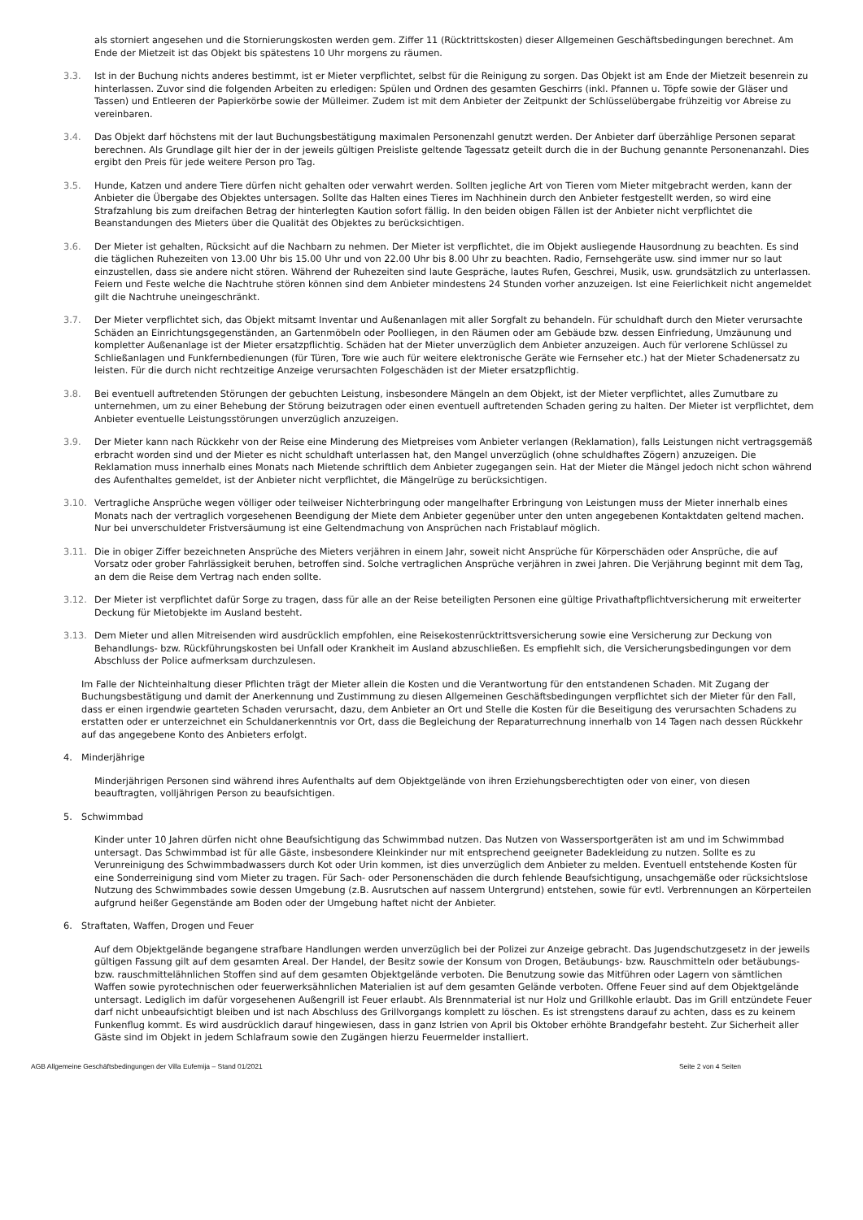als storniert angesehen und die Stornierungskosten werden gem. Ziffer 11 (Rücktrittskosten) dieser Allgemeinen Geschäftsbedingungen berechnet. Am Ende der Mietzeit ist das Objekt bis spätestens 10 Uhr morgens zu räumen.
3.3. Ist in der Buchung nichts anderes bestimmt, ist er Mieter verpflichtet, selbst für die Reinigung zu sorgen. Das Objekt ist am Ende der Mietzeit besenrein zu hinterlassen. Zuvor sind die folgenden Arbeiten zu erledigen: Spülen und Ordnen des gesamten Geschirrs (inkl. Pfannen u. Töpfe sowie der Gläser und Tassen) und Entleeren der Papierkörbe sowie der Mülleimer. Zudem ist mit dem Anbieter der Zeitpunkt der Schlüsselübergabe frühzeitig vor Abreise zu vereinbaren.
3.4. Das Objekt darf höchstens mit der laut Buchungsbestätigung maximalen Personenzahl genutzt werden. Der Anbieter darf überzählige Personen separat berechnen. Als Grundlage gilt hier der in der jeweils gültigen Preisliste geltende Tagessatz geteilt durch die in der Buchung genannte Personenanzahl. Dies ergibt den Preis für jede weitere Person pro Tag.
3.5. Hunde, Katzen und andere Tiere dürfen nicht gehalten oder verwahrt werden. Sollten jegliche Art von Tieren vom Mieter mitgebracht werden, kann der Anbieter die Übergabe des Objektes untersagen. Sollte das Halten eines Tieres im Nachhinein durch den Anbieter festgestellt werden, so wird eine Strafzahlung bis zum dreifachen Betrag der hinterlegten Kaution sofort fällig. In den beiden obigen Fällen ist der Anbieter nicht verpflichtet die Beanstandungen des Mieters über die Qualität des Objektes zu berücksichtigen.
3.6. Der Mieter ist gehalten, Rücksicht auf die Nachbarn zu nehmen. Der Mieter ist verpflichtet, die im Objekt ausliegende Hausordnung zu beachten. Es sind die täglichen Ruhezeiten von 13.00 Uhr bis 15.00 Uhr und von 22.00 Uhr bis 8.00 Uhr zu beachten. Radio, Fernsehgeräte usw. sind immer nur so laut einzustellen, dass sie andere nicht stören. Während der Ruhezeiten sind laute Gespräche, lautes Rufen, Geschrei, Musik, usw. grundsätzlich zu unterlassen. Feiern und Feste welche die Nachtruhe stören können sind dem Anbieter mindestens 24 Stunden vorher anzuzeigen. Ist eine Feierlichkeit nicht angemeldet gilt die Nachtruhe uneingeschränkt.
3.7. Der Mieter verpflichtet sich, das Objekt mitsamt Inventar und Außenanlagen mit aller Sorgfalt zu behandeln. Für schuldhaft durch den Mieter verursachte Schäden an Einrichtungsgegenständen, an Gartenmöbeln oder Poolliegen, in den Räumen oder am Gebäude bzw. dessen Einfriedung, Umzäunung und kompletter Außenanlage ist der Mieter ersatzpflichtig. Schäden hat der Mieter unverzüglich dem Anbieter anzuzeigen. Auch für verlorene Schlüssel zu Schließanlagen und Funkfernbedienungen (für Türen, Tore wie auch für weitere elektronische Geräte wie Fernseher etc.) hat der Mieter Schadenersatz zu leisten. Für die durch nicht rechtzeitige Anzeige verursachten Folgeschäden ist der Mieter ersatzpflichtig.
3.8. Bei eventuell auftretenden Störungen der gebuchten Leistung, insbesondere Mängeln an dem Objekt, ist der Mieter verpflichtet, alles Zumutbare zu unternehmen, um zu einer Behebung der Störung beizutragen oder einen eventuell auftretenden Schaden gering zu halten. Der Mieter ist verpflichtet, dem Anbieter eventuelle Leistungsstörungen unverzüglich anzuzeigen.
3.9. Der Mieter kann nach Rückkehr von der Reise eine Minderung des Mietpreises vom Anbieter verlangen (Reklamation), falls Leistungen nicht vertragsgemäß erbracht worden sind und der Mieter es nicht schuldhaft unterlassen hat, den Mangel unverzüglich (ohne schuldhaftes Zögern) anzuzeigen. Die Reklamation muss innerhalb eines Monats nach Mietende schriftlich dem Anbieter zugegangen sein. Hat der Mieter die Mängel jedoch nicht schon während des Aufenthaltes gemeldet, ist der Anbieter nicht verpflichtet, die Mängelrüge zu berücksichtigen.
3.10. Vertragliche Ansprüche wegen völliger oder teilweiser Nichterbringung oder mangelhafter Erbringung von Leistungen muss der Mieter innerhalb eines Monats nach der vertraglich vorgesehenen Beendigung der Miete dem Anbieter gegenüber unter den unten angegebenen Kontaktdaten geltend machen. Nur bei unverschuldeter Fristversäumung ist eine Geltendmachung von Ansprüchen nach Fristablauf möglich.
3.11. Die in obiger Ziffer bezeichneten Ansprüche des Mieters verjähren in einem Jahr, soweit nicht Ansprüche für Körperschäden oder Ansprüche, die auf Vorsatz oder grober Fahrlässigkeit beruhen, betroffen sind. Solche vertraglichen Ansprüche verjähren in zwei Jahren. Die Verjährung beginnt mit dem Tag, an dem die Reise dem Vertrag nach enden sollte.
3.12. Der Mieter ist verpflichtet dafür Sorge zu tragen, dass für alle an der Reise beteiligten Personen eine gültige Privathaftpflichtversicherung mit erweiterter Deckung für Mietobjekte im Ausland besteht.
3.13. Dem Mieter und allen Mitreisenden wird ausdrücklich empfohlen, eine Reisekostenrücktrittsversicherung sowie eine Versicherung zur Deckung von Behandlungs- bzw. Rückführungskosten bei Unfall oder Krankheit im Ausland abzuschließen. Es empfiehlt sich, die Versicherungsbedingungen vor dem Abschluss der Police aufmerksam durchzulesen.
Im Falle der Nichteinhaltung dieser Pflichten trägt der Mieter allein die Kosten und die Verantwortung für den entstandenen Schaden. Mit Zugang der Buchungsbestätigung und damit der Anerkennung und Zustimmung zu diesen Allgemeinen Geschäftsbedingungen verpflichtet sich der Mieter für den Fall, dass er einen irgendwie gearteten Schaden verursacht, dazu, dem Anbieter an Ort und Stelle die Kosten für die Beseitigung des verursachten Schadens zu erstatten oder er unterzeichnet ein Schuldanerkenntnis vor Ort, dass die Begleichung der Reparaturrechnung innerhalb von 14 Tagen nach dessen Rückkehr auf das angegebene Konto des Anbieters erfolgt.
4. Minderjährige
Minderjährigen Personen sind während ihres Aufenthalts auf dem Objektgelände von ihren Erziehungsberechtigten oder von einer, von diesen beauftragten, volljährigen Person zu beaufsichtigen.
5. Schwimmbad
Kinder unter 10 Jahren dürfen nicht ohne Beaufsichtigung das Schwimmbad nutzen. Das Nutzen von Wassersportgeräten ist am und im Schwimmbad untersagt. Das Schwimmbad ist für alle Gäste, insbesondere Kleinkinder nur mit entsprechend geeigneter Badekleidung zu nutzen. Sollte es zu Verunreinigung des Schwimmbadwassers durch Kot oder Urin kommen, ist dies unverzüglich dem Anbieter zu melden. Eventuell entstehende Kosten für eine Sonderreinigung sind vom Mieter zu tragen. Für Sach- oder Personenschäden die durch fehlende Beaufsichtigung, unsachgemäße oder rücksichtslose Nutzung des Schwimmbades sowie dessen Umgebung (z.B. Ausrutschen auf nassem Untergrund) entstehen, sowie für evtl. Verbrennungen an Körperteilen aufgrund heißer Gegenstände am Boden oder der Umgebung haftet nicht der Anbieter.
6. Straftaten, Waffen, Drogen und Feuer
Auf dem Objektgelände begangene strafbare Handlungen werden unverzüglich bei der Polizei zur Anzeige gebracht. Das Jugendschutzgesetz in der jeweils gültigen Fassung gilt auf dem gesamten Areal. Der Handel, der Besitz sowie der Konsum von Drogen, Betäubungs- bzw. Rauschmitteln oder betäubungs- bzw. rauschmittelähnlichen Stoffen sind auf dem gesamten Objektgelände verboten. Die Benutzung sowie das Mitführen oder Lagern von sämtlichen Waffen sowie pyrotechnischen oder feuerwerksähnlichen Materialien ist auf dem gesamten Gelände verboten. Offene Feuer sind auf dem Objektgelände untersagt. Lediglich im dafür vorgesehenen Außengrill ist Feuer erlaubt. Als Brennmaterial ist nur Holz und Grillkohle erlaubt. Das im Grill entzündete Feuer darf nicht unbeaufsichtigt bleiben und ist nach Abschluss des Grillvorgangs komplett zu löschen. Es ist strengstens darauf zu achten, dass es zu keinem Funkenflug kommt. Es wird ausdrücklich darauf hingewiesen, dass in ganz Istrien von April bis Oktober erhöhte Brandgefahr besteht. Zur Sicherheit aller Gäste sind im Objekt in jedem Schlafraum sowie den Zugängen hierzu Feuermelder installiert.
AGB Allgemeine Geschäftsbedingungen der Villa Eufemija – Stand 01/2021 Seite 2 von 4 Seiten